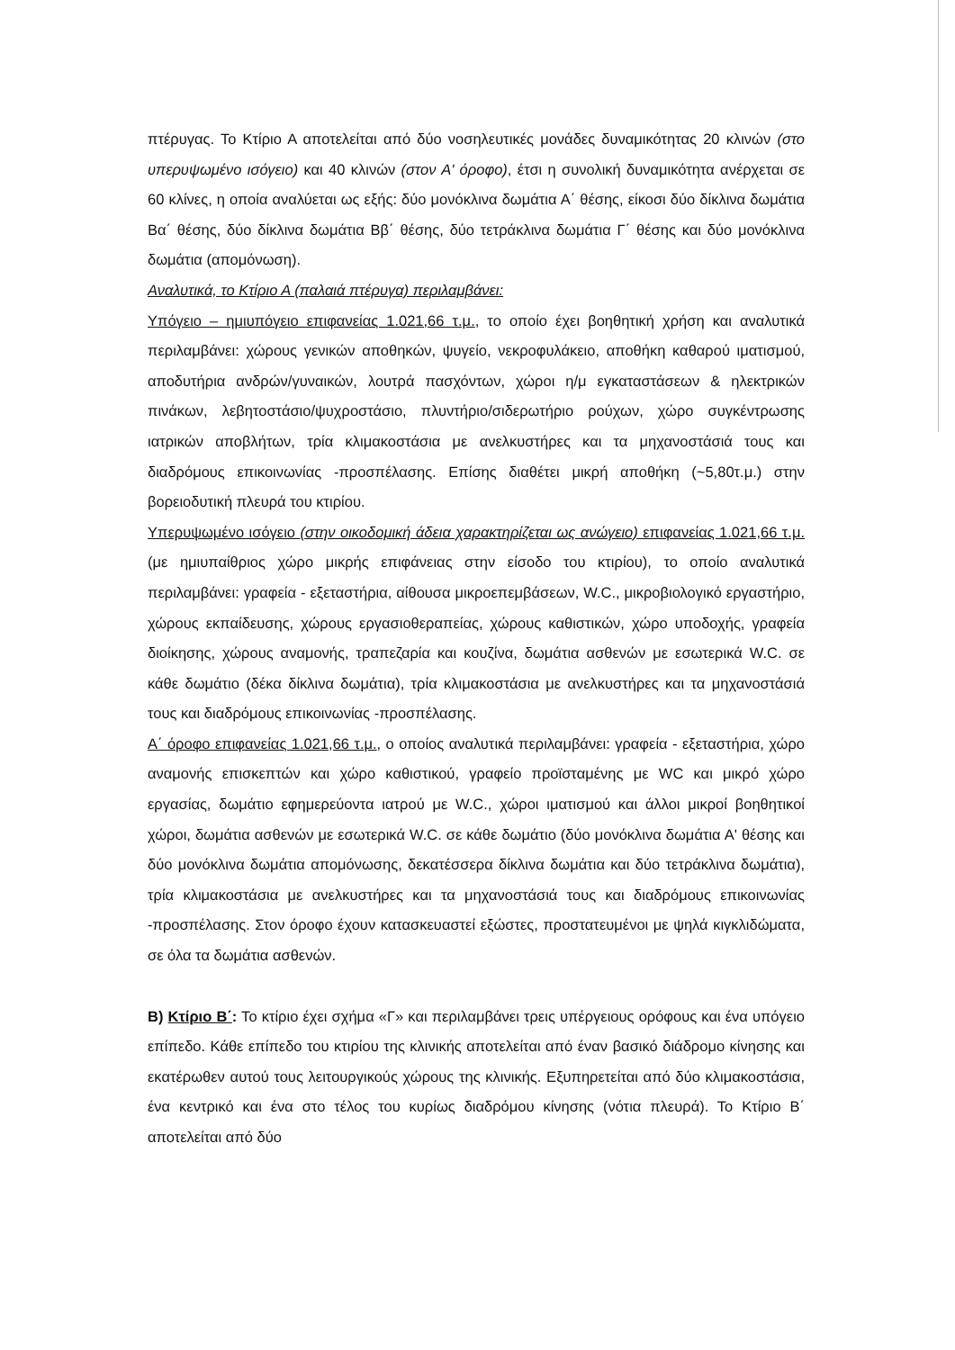πτέρυγας. Το Κτίριο Α αποτελείται από δύο νοσηλευτικές μονάδες δυναμικότητας 20 κλινών (στο υπερυψωμένο ισόγειο) και 40 κλινών (στον Α' όροφο), έτσι η συνολική δυναμικότητα ανέρχεται σε 60 κλίνες, η οποία αναλύεται ως εξής: δύο μονόκλινα δωμάτια Α΄ θέσης, είκοσι δύο δίκλινα δωμάτια Βα΄ θέσης, δύο δίκλινα δωμάτια Ββ΄ θέσης, δύο τετράκλινα δωμάτια Γ΄ θέσης και δύο μονόκλινα δωμάτια (απομόνωση).
Αναλυτικά, το Κτίριο Α (παλαιά πτέρυγα) περιλαμβάνει:
Υπόγειο – ημιυπόγειο επιφανείας 1.021,66 τ.μ., το οποίο έχει βοηθητική χρήση και αναλυτικά περιλαμβάνει: χώρους γενικών αποθηκών, ψυγείο, νεκροφυλάκειο, αποθήκη καθαρού ιματισμού, αποδυτήρια ανδρών/γυναικών, λουτρά πασχόντων, χώροι η/μ εγκαταστάσεων & ηλεκτρικών πινάκων, λεβητοστάσιο/ψυχροστάσιο, πλυντήριο/σιδερωτήριο ρούχων, χώρο συγκέντρωσης ιατρικών αποβλήτων, τρία κλιμακοστάσια με ανελκυστήρες και τα μηχανοστάσιά τους και διαδρόμους επικοινωνίας -προσπέλασης. Επίσης διαθέτει μικρή αποθήκη (~5,80τ.μ.) στην βορειοδυτική πλευρά του κτιρίου.
Υπερυψωμένο ισόγειο (στην οικοδομική άδεια χαρακτηρίζεται ως ανώγειο) επιφανείας 1.021,66 τ.μ. (με ημιυπαίθριος χώρο μικρής επιφάνειας στην είσοδο του κτιρίου), το οποίο αναλυτικά περιλαμβάνει: γραφεία - εξεταστήρια, αίθουσα μικροεπεμβάσεων, W.C., μικροβιολογικό εργαστήριο, χώρους εκπαίδευσης, χώρους εργασιοθεραπείας, χώρους καθιστικών, χώρο υποδοχής, γραφεία διοίκησης, χώρους αναμονής, τραπεζαρία και κουζίνα, δωμάτια ασθενών με εσωτερικά W.C. σε κάθε δωμάτιο (δέκα δίκλινα δωμάτια), τρία κλιμακοστάσια με ανελκυστήρες και τα μηχανοστάσιά τους και διαδρόμους επικοινωνίας -προσπέλασης.
Α΄ όροφο επιφανείας 1.021,66 τ.μ., ο οποίος αναλυτικά περιλαμβάνει: γραφεία - εξεταστήρια, χώρο αναμονής επισκεπτών και χώρο καθιστικού, γραφείο προϊσταμένης με WC και μικρό χώρο εργασίας, δωμάτιο εφημερεύοντα ιατρού με W.C., χώροι ιματισμού και άλλοι μικροί βοηθητικοί χώροι, δωμάτια ασθενών με εσωτερικά W.C. σε κάθε δωμάτιο (δύο μονόκλινα δωμάτια Α' θέσης και δύο μονόκλινα δωμάτια απομόνωσης, δεκατέσσερα δίκλινα δωμάτια και δύο τετράκλινα δωμάτια), τρία κλιμακοστάσια με ανελκυστήρες και τα μηχανοστάσιά τους και διαδρόμους επικοινωνίας -προσπέλασης. Στον όροφο έχουν κατασκευαστεί εξώστες, προστατευμένοι με ψηλά κιγκλιδώματα, σε όλα τα δωμάτια ασθενών.
Β) Κτίριο Β΄: Το κτίριο έχει σχήμα «Γ» και περιλαμβάνει τρεις υπέργειους ορόφους και ένα υπόγειο επίπεδο. Κάθε επίπεδο του κτιρίου της κλινικής αποτελείται από έναν βασικό διάδρομο κίνησης και εκατέρωθεν αυτού τους λειτουργικούς χώρους της κλινικής. Εξυπηρετείται από δύο κλιμακοστάσια, ένα κεντρικό και ένα στο τέλος του κυρίως διαδρόμου κίνησης (νότια πλευρά). Το Κτίριο Β΄ αποτελείται από δύο